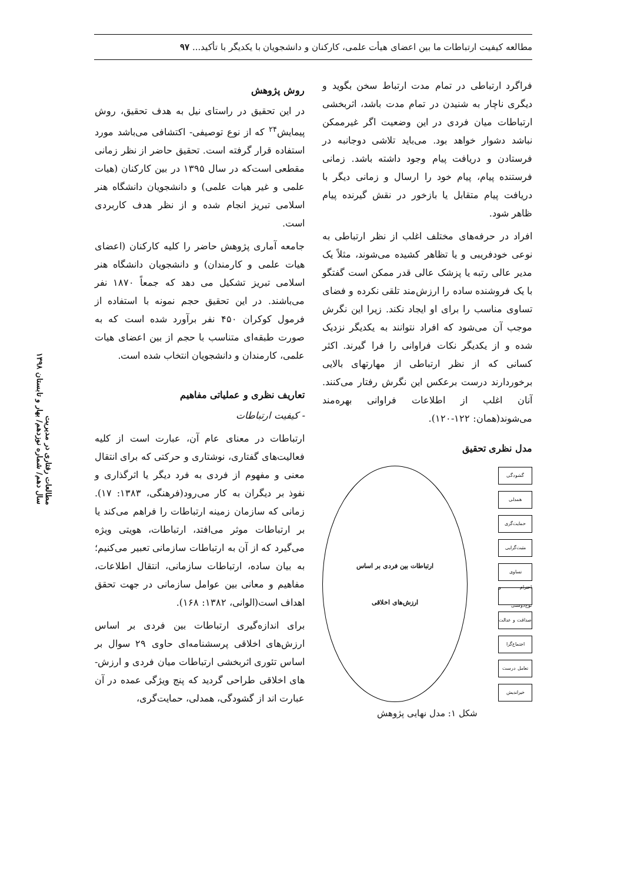مطالعه کیفیت ارتباطات ما بین اعضای هیأت علمی، کارکنان و دانشجویان با یکدیگر با تأکید... ۹۷
فراگرد ارتباطی در تمام مدت ارتباط سخن بگوید و دیگری ناچار به شنیدن در تمام مدت باشد، اثربخشی ارتباطات میان فردی در این وضعیت اگر غیرممکن نباشد دشوار خواهد بود. می‌باید تلاشی دوجانبه در فرستادن و دریافت پیام وجود داشته باشد. زمانی فرستنده پیام، پیام خود را ارسال و زمانی دیگر با دریافت پیام متقابل یا بازخور در نقش گیرنده پیام ظاهر شود.
افراد در حرفه‌های مختلف اغلب از نظر ارتباطی به نوعی خودفریبی و یا تظاهر کشیده می‌شوند، مثلاً یک مدیر عالی رتبه یا پزشک عالی قدر ممکن است گفتگو با یک فروشنده ساده را ارزش‌مند تلقی نکرده و فضای تساوی مناسب را برای او ایجاد نکند. زیرا این نگرش موجب آن می‌شود که افراد نتوانند به یکدیگر نزدیک شده و از یکدیگر نکات فراوانی را فرا گیرند. اکثر کسانی که از نظر ارتباطی از مهارتهای بالایی برخوردارند درست برعکس این نگرش رفتار می‌کنند. آنان اغلب از اطلاعات فراوانی بهره‌مند می‌شوند(همان: ۱۲۲-۱۲۰).
مدل نظری تحقیق
گشودگی
همدلی
حمایت‌گری
مثبت‌گرایی
تساوی
احترام و نوع‌دوستی
صداقت و عدالت
اجتماع‌گرا
تعامل درست
خیراندیش
ارتباطات بین فردی بر اساس
ارزش‌های اخلاقی
شکل ۱: مدل نهایی پژوهش
روش پژوهش
در این تحقیق در راستای نیل به هدف تحقیق، روش پیمایش<sup>۲۴</sup> که از نوع توصیفی- اکتشافی می‌باشد مورد استفاده قرار گرفته است. تحقیق حاضر از نظر زمانی مقطعی است‌که در سال ۱۳۹۵ در بین کارکنان (هیات علمی و غیر هیات علمی) و دانشجویان دانشگاه هنر اسلامی تبریز انجام شده و از نظر هدف کاربردی است.
جامعه آماری پژوهش حاضر را کلیه کارکنان (اعضای هیات علمی و کارمندان) و دانشجویان دانشگاه هنر اسلامی تبریز تشکیل می دهد که جمعاً ۱۸۷۰ نفر می‌باشند. در این تحقیق حجم نمونه با استفاده از فرمول کوکران ۴۵۰ نفر برآورد شده است که به صورت طبقه‌ای متناسب با حجم از بین اعضای هیات علمی، کارمندان و دانشجویان انتخاب شده است.
تعاریف نظری و عملیاتی مفاهیم
- کیفیت ارتباطات
ارتباطات در معنای عام آن، عبارت است از کلیه فعالیت‌های گفتاری، نوشتاری و حرکتی که برای انتقال معنی و مفهوم از فردی به فرد دیگر یا اثرگذاری و نفوذ بر دیگران به کار می‌رود(فرهنگی، ۱۳۸۳: ۱۷). زمانی که سازمان زمینه ارتباطات را فراهم می‌کند یا بر ارتباطات موثر می‌افتد، ارتباطات، هویتی ویژه می‌گیرد که از آن به ارتباطات سازمانی تعبیر می‌کنیم؛ به بیان ساده، ارتباطات سازمانی، انتقال اطلاعات، مفاهیم و معانی بین عوامل سازمانی در جهت تحقق اهداف است(الوانی، ۱۳۸۲: ۱۶۸).
برای اندازه‌گیری ارتباطات بین فردی بر اساس ارزش‌های اخلاقی پرسشنامه‌ای حاوی ۲۹ سوال بر اساس تئوری اثربخشی ارتباطات میان فردی و ارزش-های اخلاقی طراحی گردید که پنج ویژگی عمده در آن عبارت اند از گشودگی، همدلی، حمایت‌گری،
مطالعات رفتاری در مدیریت
سال دهم/ شماره نوزدهم/ بهار و تابستان ۱۳۹۸